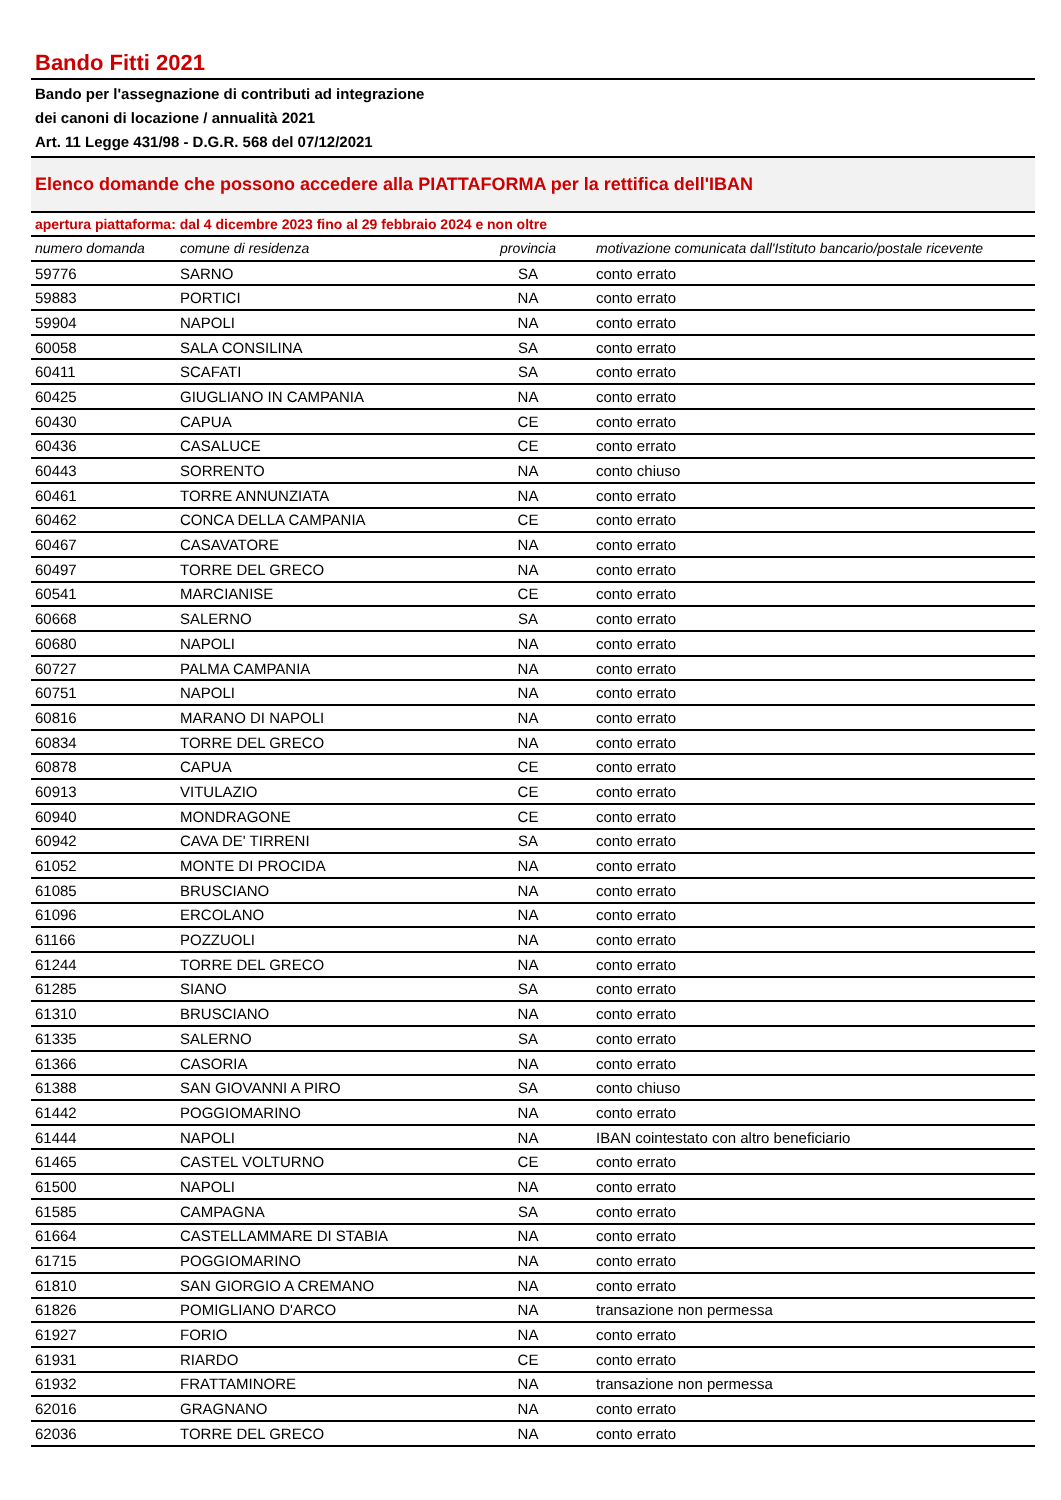Bando Fitti 2021
Bando per l'assegnazione di contributi ad integrazione
dei canoni di locazione / annualità 2021
Art. 11 Legge 431/98 - D.G.R. 568 del 07/12/2021
Elenco domande che possono accedere alla PIATTAFORMA per la rettifica dell'IBAN
apertura piattaforma: dal 4 dicembre 2023 fino al 29 febbraio 2024 e non oltre
| numero domanda | comune di residenza | provincia | motivazione comunicata dall'Istituto bancario/postale ricevente |
| --- | --- | --- | --- |
| 59776 | SARNO | SA | conto errato |
| 59883 | PORTICI | NA | conto errato |
| 59904 | NAPOLI | NA | conto errato |
| 60058 | SALA CONSILINA | SA | conto errato |
| 60411 | SCAFATI | SA | conto errato |
| 60425 | GIUGLIANO IN CAMPANIA | NA | conto errato |
| 60430 | CAPUA | CE | conto errato |
| 60436 | CASALUCE | CE | conto errato |
| 60443 | SORRENTO | NA | conto chiuso |
| 60461 | TORRE ANNUNZIATA | NA | conto errato |
| 60462 | CONCA DELLA CAMPANIA | CE | conto errato |
| 60467 | CASAVATORE | NA | conto errato |
| 60497 | TORRE DEL GRECO | NA | conto errato |
| 60541 | MARCIANISE | CE | conto errato |
| 60668 | SALERNO | SA | conto errato |
| 60680 | NAPOLI | NA | conto errato |
| 60727 | PALMA CAMPANIA | NA | conto errato |
| 60751 | NAPOLI | NA | conto errato |
| 60816 | MARANO DI NAPOLI | NA | conto errato |
| 60834 | TORRE DEL GRECO | NA | conto errato |
| 60878 | CAPUA | CE | conto errato |
| 60913 | VITULAZIO | CE | conto errato |
| 60940 | MONDRAGONE | CE | conto errato |
| 60942 | CAVA DE' TIRRENI | SA | conto errato |
| 61052 | MONTE DI PROCIDA | NA | conto errato |
| 61085 | BRUSCIANO | NA | conto errato |
| 61096 | ERCOLANO | NA | conto errato |
| 61166 | POZZUOLI | NA | conto errato |
| 61244 | TORRE DEL GRECO | NA | conto errato |
| 61285 | SIANO | SA | conto errato |
| 61310 | BRUSCIANO | NA | conto errato |
| 61335 | SALERNO | SA | conto errato |
| 61366 | CASORIA | NA | conto errato |
| 61388 | SAN GIOVANNI A PIRO | SA | conto chiuso |
| 61442 | POGGIOMARINO | NA | conto errato |
| 61444 | NAPOLI | NA | IBAN cointestato con altro beneficiario |
| 61465 | CASTEL VOLTURNO | CE | conto errato |
| 61500 | NAPOLI | NA | conto errato |
| 61585 | CAMPAGNA | SA | conto errato |
| 61664 | CASTELLAMMARE DI STABIA | NA | conto errato |
| 61715 | POGGIOMARINO | NA | conto errato |
| 61810 | SAN GIORGIO A CREMANO | NA | conto errato |
| 61826 | POMIGLIANO D'ARCO | NA | transazione non permessa |
| 61927 | FORIO | NA | conto errato |
| 61931 | RIARDO | CE | conto errato |
| 61932 | FRATTAMINORE | NA | transazione non permessa |
| 62016 | GRAGNANO | NA | conto errato |
| 62036 | TORRE DEL GRECO | NA | conto errato |